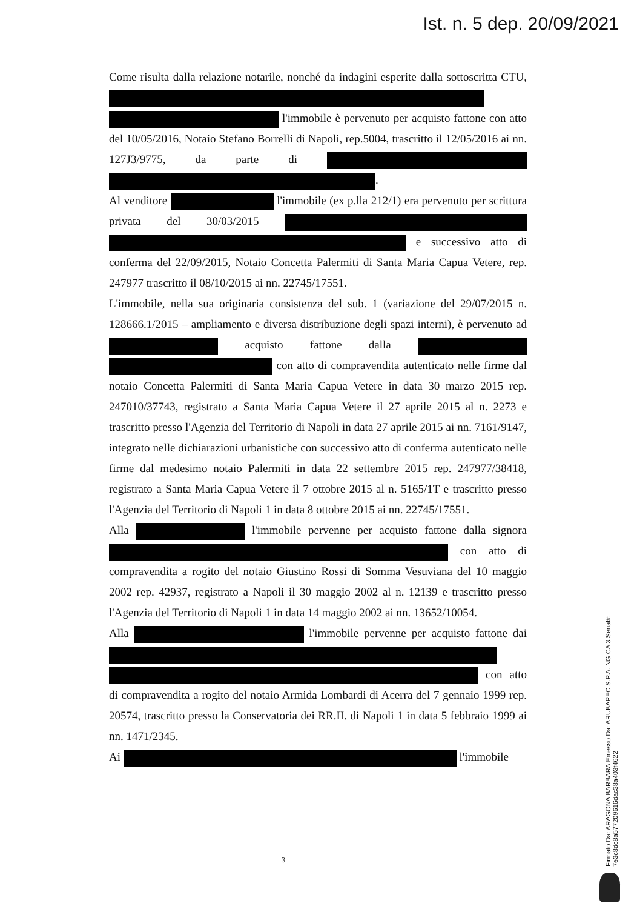Ist. n. 5 dep. 20/09/2021
Come risulta dalla relazione notarile, nonché da indagini esperite dalla sottoscritta CTU, l'immobile è pervenuto per acquisto fattone con atto del 10/05/2016, Notaio Stefano Borrelli di Napoli, rep.5004, trascritto il 12/05/2016 ai nn. 127J3/9775, da parte di .
Al venditore l'immobile (ex p.lla 212/1) era pervenuto per scrittura privata del 30/03/2015 e successivo atto di conferma del 22/09/2015, Notaio Concetta Palermiti di Santa Maria Capua Vetere, rep. 247977 trascritto il 08/10/2015 ai nn. 22745/17551.
L'immobile, nella sua originaria consistenza del sub. 1 (variazione del 29/07/2015 n. 128666.1/2015 – ampliamento e diversa distribuzione degli spazi interni), è pervenuto ad acquisto fattone dalla con atto di compravendita autenticato nelle firme dal notaio Concetta Palermiti di Santa Maria Capua Vetere in data 30 marzo 2015 rep. 247010/37743, registrato a Santa Maria Capua Vetere il 27 aprile 2015 al n. 2273 e trascritto presso l'Agenzia del Territorio di Napoli in data 27 aprile 2015 ai nn. 7161/9147, integrato nelle dichiarazioni urbanistiche con successivo atto di conferma autenticato nelle firme dal medesimo notaio Palermiti in data 22 settembre 2015 rep. 247977/38418, registrato a Santa Maria Capua Vetere il 7 ottobre 2015 al n. 5165/1T e trascritto presso l'Agenzia del Territorio di Napoli 1 in data 8 ottobre 2015 ai nn. 22745/17551.
Alla l'immobile pervenne per acquisto fattone dalla signora con atto di compravendita a rogito del notaio Giustino Rossi di Somma Vesuviana del 10 maggio 2002 rep. 42937, registrato a Napoli il 30 maggio 2002 al n. 12139 e trascritto presso l'Agenzia del Territorio di Napoli 1 in data 14 maggio 2002 ai nn. 13652/10054.
Alla l'immobile pervenne per acquisto fattone dai con atto di compravendita a rogito del notaio Armida Lombardi di Acerra del 7 gennaio 1999 rep. 20574, trascritto presso la Conservatoria dei RR.II. di Napoli 1 in data 5 febbraio 1999 ai nn. 1471/2345.
Ai l'immobile
3
Firmato Da: ARAGONA BARBARA Emesso Da: ARUBAPEC S.P.A. NG CA 3 Serial#: 7e3c8dc8a577209616dac38a403f4622